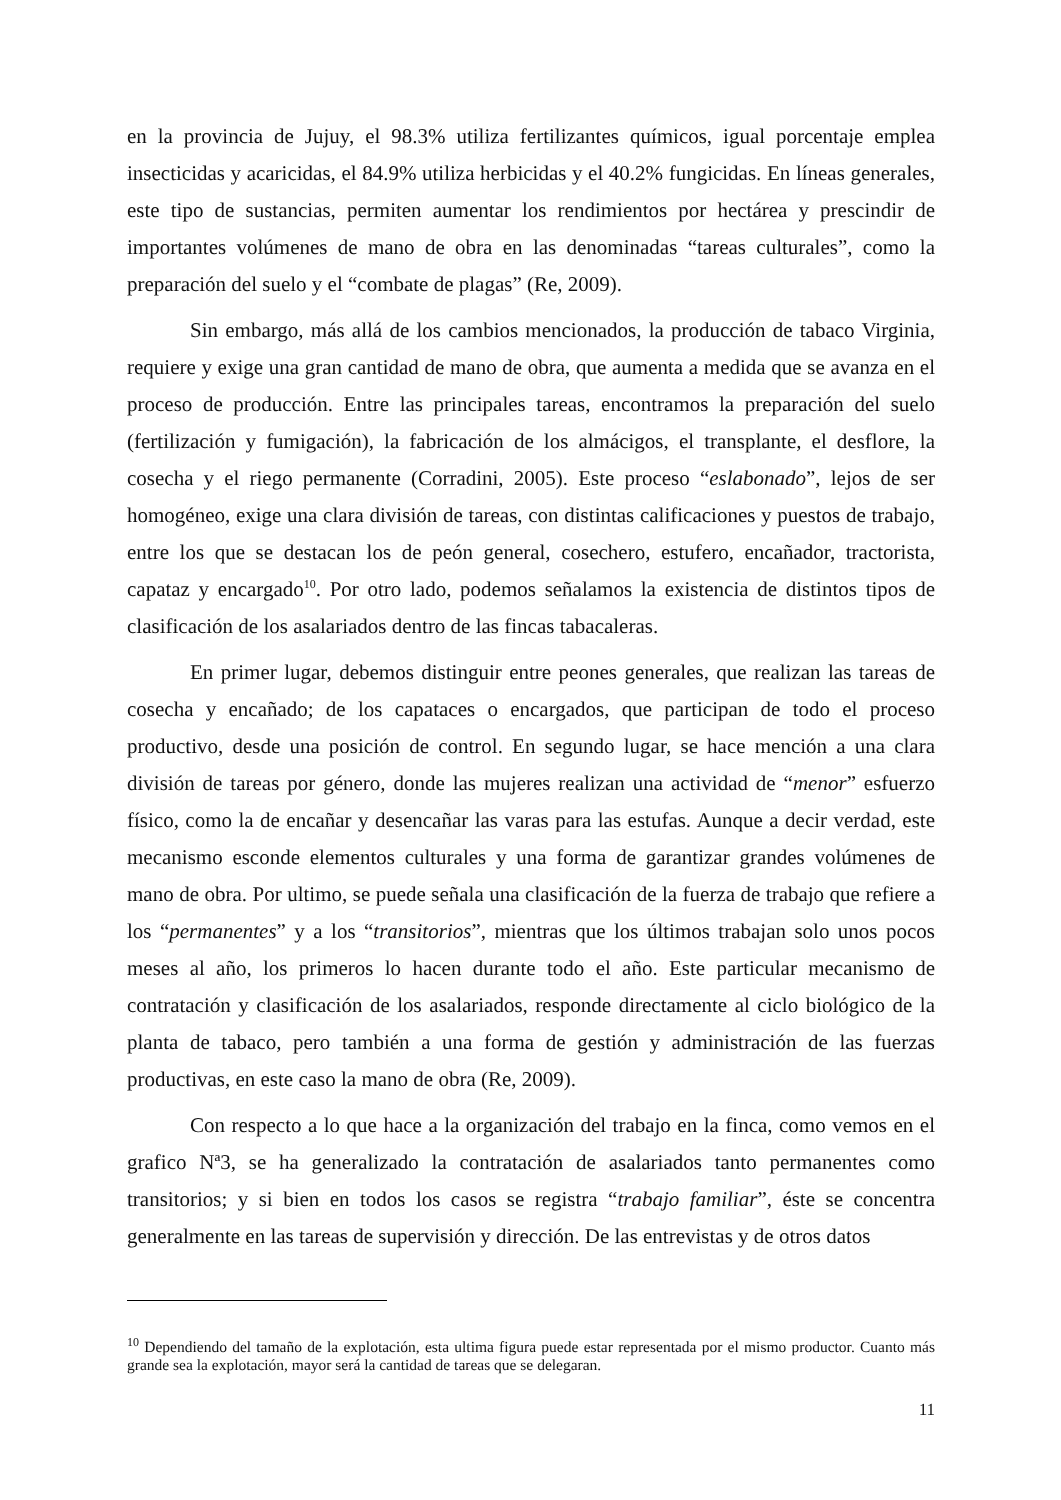en la provincia de Jujuy, el 98.3% utiliza fertilizantes químicos, igual porcentaje emplea insecticidas y acaricidas, el 84.9% utiliza herbicidas y el 40.2% fungicidas. En líneas generales, este tipo de sustancias, permiten aumentar los rendimientos por hectárea y prescindir de importantes volúmenes de mano de obra en las denominadas “tareas culturales”, como la preparación del suelo y el “combate de plagas” (Re, 2009).
Sin embargo, más allá de los cambios mencionados, la producción de tabaco Virginia, requiere y exige una gran cantidad de mano de obra, que aumenta a medida que se avanza en el proceso de producción. Entre las principales tareas, encontramos la preparación del suelo (fertilización y fumigación), la fabricación de los almácigos, el transplante, el desflore, la cosecha y el riego permanente (Corradini, 2005). Este proceso “eslabonado”, lejos de ser homogéneo, exige una clara división de tareas, con distintas calificaciones y puestos de trabajo, entre los que se destacan los de peón general, cosechero, estufero, encañador, tractorista, capataz y encargado<sup>10</sup>. Por otro lado, podemos señalamos la existencia de distintos tipos de clasificación de los asalariados dentro de las fincas tabacaleras.
En primer lugar, debemos distinguir entre peones generales, que realizan las tareas de cosecha y encañado; de los capataces o encargados, que participan de todo el proceso productivo, desde una posición de control. En segundo lugar, se hace mención a una clara división de tareas por género, donde las mujeres realizan una actividad de “menor” esfuerzo físico, como la de encañar y desencañar las varas para las estufas. Aunque a decir verdad, este mecanismo esconde elementos culturales y una forma de garantizar grandes volúmenes de mano de obra. Por ultimo, se puede señala una clasificación de la fuerza de trabajo que refiere a los “permanentes” y a los “transitorios”, mientras que los últimos trabajan solo unos pocos meses al año, los primeros lo hacen durante todo el año. Este particular mecanismo de contratación y clasificación de los asalariados, responde directamente al ciclo biológico de la planta de tabaco, pero también a una forma de gestión y administración de las fuerzas productivas, en este caso la mano de obra (Re, 2009).
Con respecto a lo que hace a la organización del trabajo en la finca, como vemos en el grafico Nª3, se ha generalizado la contratación de asalariados tanto permanentes como transitorios; y si bien en todos los casos se registra “trabajo familiar”, éste se concentra generalmente en las tareas de supervisión y dirección. De las entrevistas y de otros datos
<sup>10</sup> Dependiendo del tamaño de la explotación, esta ultima figura puede estar representada por el mismo productor. Cuanto más grande sea la explotación, mayor será la cantidad de tareas que se delegaran.
11